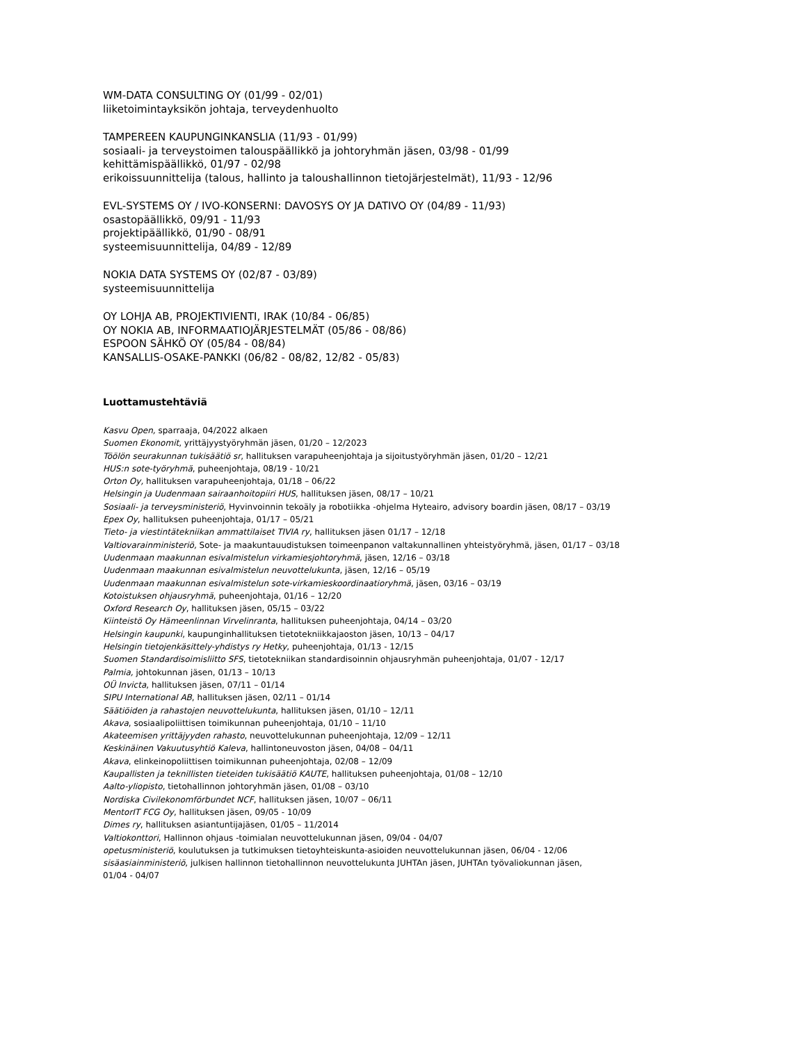WM-DATA CONSULTING OY (01/99 - 02/01)
liiketoimintayksikön johtaja, terveydenhuolto
TAMPEREEN KAUPUNGINKANSLIA (11/93 - 01/99)
sosiaali- ja terveystoimen talouspäällikkö ja johtoryhmän jäsen, 03/98 - 01/99
kehittämispäällikkö, 01/97 - 02/98
erikoissuunnittelija (talous, hallinto ja taloushallinnon tietojärjestelmät), 11/93 - 12/96
EVL-SYSTEMS OY / IVO-KONSERNI: DAVOSYS OY JA DATIVO OY (04/89 - 11/93)
osastopäällikkö, 09/91 - 11/93
projektipäällikkö, 01/90 - 08/91
systeemisuunnittelija, 04/89 - 12/89
NOKIA DATA SYSTEMS OY (02/87 - 03/89)
systeemisuunnittelija
OY LOHJA AB, PROJEKTIVIENTI, IRAK (10/84 - 06/85)
OY NOKIA AB, INFORMAATIOJÄRJESTELMÄT (05/86 - 08/86)
ESPOON SÄHKÖ OY (05/84 - 08/84)
KANSALLIS-OSAKE-PANKKI (06/82 - 08/82, 12/82 - 05/83)
Luottamustehtäviä
Kasvu Open, sparraaja, 04/2022 alkaen
Suomen Ekonomit, yrittäjyystyöryhmän jäsen, 01/20 – 12/2023
Töölön seurakunnan tukisäätiö sr, hallituksen varapuheenjohtaja ja sijoitustyöryhmän jäsen, 01/20 – 12/21
HUS:n sote-työryhmä, puheenjohtaja, 08/19 - 10/21
Orton Oy, hallituksen varapuheenjohtaja, 01/18 – 06/22
Helsingin ja Uudenmaan sairaanhoitopiiri HUS, hallituksen jäsen, 08/17 – 10/21
Sosiaali- ja terveysministeriö, Hyvinvoinnin tekoäly ja robotiikka -ohjelma Hyteairo, advisory boardin jäsen, 08/17 – 03/19
Epex Oy, hallituksen puheenjohtaja, 01/17 – 05/21
Tieto- ja viestintätekniikan ammattilaiset TIVIA ry, hallituksen jäsen 01/17 – 12/18
Valtiovarainministeriö, Sote- ja maakuntauudistuksen toimeenpanon valtakunnallinen yhteistyöryhmä, jäsen, 01/17 – 03/18
Uudenmaan maakunnan esivalmistelun virkamiesjohtoryhmä, jäsen, 12/16 – 03/18
Uudenmaan maakunnan esivalmistelun neuvottelukunta, jäsen, 12/16 – 05/19
Uudenmaan maakunnan esivalmistelun sote-virkamieskoordinaatioryhmä, jäsen, 03/16 – 03/19
Kotoistuksen ohjausryhmä, puheenjohtaja, 01/16 – 12/20
Oxford Research Oy, hallituksen jäsen, 05/15 – 03/22
Kiinteistö Oy Hämeenlinnan Virvelinranta, hallituksen puheenjohtaja, 04/14 – 03/20
Helsingin kaupunki, kaupunginhallituksen tietotekniikkajaoston jäsen, 10/13 – 04/17
Helsingin tietojenkäsittely-yhdistys ry Hetky, puheenjohtaja, 01/13 - 12/15
Suomen Standardisoimisliitto SFS, tietotekniikan standardisoinnin ohjausryhmän puheenjohtaja, 01/07 - 12/17
Palmia, johtokunnan jäsen, 01/13 – 10/13
OÜ Invicta, hallituksen jäsen, 07/11 – 01/14
SIPU International AB, hallituksen jäsen, 02/11 – 01/14
Säätiöiden ja rahastojen neuvottelukunta, hallituksen jäsen, 01/10 – 12/11
Akava, sosiaalipoliittisen toimikunnan puheenjohtaja, 01/10 – 11/10
Akateemisen yrittäjyyden rahasto, neuvottelukunnan puheenjohtaja, 12/09 – 12/11
Keskinäinen Vakuutusyhtiö Kaleva, hallintoneuvoston jäsen, 04/08 – 04/11
Akava, elinkeinopoliittisen toimikunnan puheenjohtaja, 02/08 – 12/09
Kaupallisten ja teknillisten tieteiden tukisäätiö KAUTE, hallituksen puheenjohtaja, 01/08 – 12/10
Aalto-yliopisto, tietohallinnon johtoryhmän jäsen, 01/08 – 03/10
Nordiska Civilekonomförbundet NCF, hallituksen jäsen, 10/07 – 06/11
MentorIT FCG Oy, hallituksen jäsen, 09/05 - 10/09
Dimes ry, hallituksen asiantuntijajäsen, 01/05 – 11/2014
Valtiokonttori, Hallinnon ohjaus -toimialan neuvottelukunnan jäsen, 09/04 - 04/07
opetusministeriö, koulutuksen ja tutkimuksen tietoyhteiskunta-asioiden neuvottelukunnan jäsen, 06/04 - 12/06
sisäasiainministeriö, julkisen hallinnon tietohallinnon neuvottelukunta JUHTAn jäsen, JUHTAn työvaliokunnan jäsen,
01/04 - 04/07